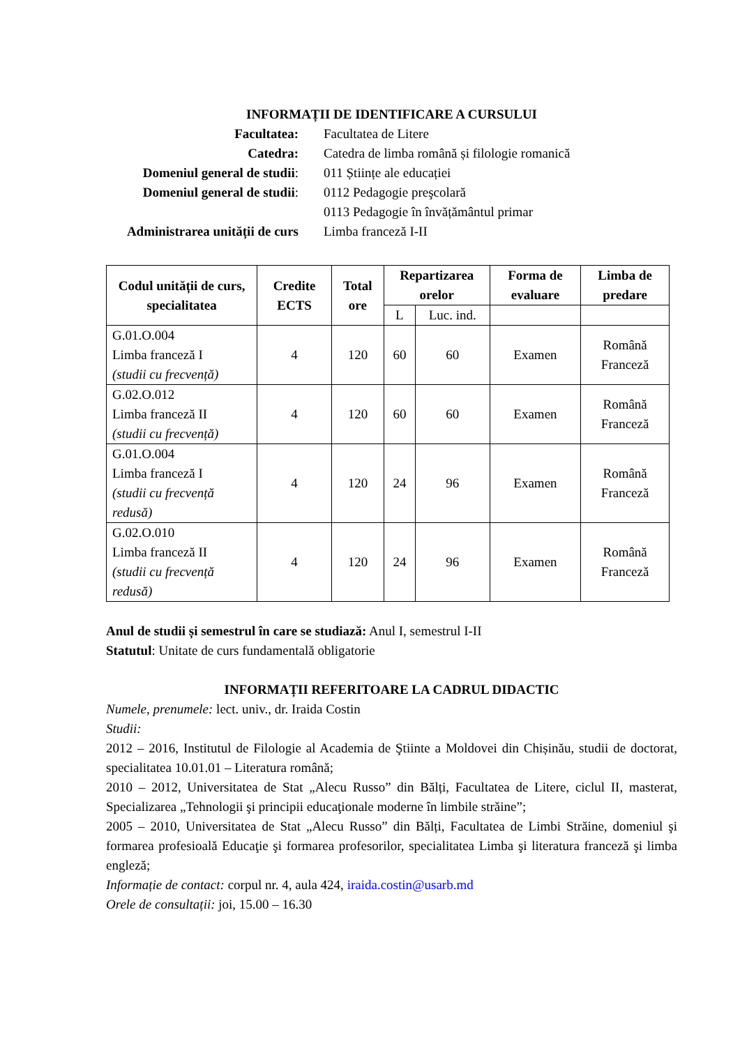INFORMAȚII DE IDENTIFICARE A CURSULUI
Facultatea:
Facultatea de Litere
Catedra:
Catedra de limba română și filologie romanică
Domeniul general de studii:
011 Științe ale educației
Domeniul general de studii:
0112 Pedagogie preşcolară
0113 Pedagogie în învățământul primar
Administrarea unității de curs
Limba franceză I-II
| Codul unității de curs, specialitatea | Credite ECTS | Total ore | Repartizarea orelor | | Forma de evaluare | Limba de predare |
| --- | --- | --- | --- | --- | --- | --- |
| | | | L | Luc. ind. | | |
| G.01.O.004 Limba franceză I (studii cu frecvență) | 4 | 120 | 60 | 60 | Examen | Română Franceză |
| G.02.O.012 Limba franceză II (studii cu frecvență) | 4 | 120 | 60 | 60 | Examen | Română Franceză |
| G.01.O.004 Limba franceză I (studii cu frecvență redusă) | 4 | 120 | 24 | 96 | Examen | Română Franceză |
| G.02.O.010 Limba franceză II (studii cu frecvență redusă) | 4 | 120 | 24 | 96 | Examen | Română Franceză |
Anul de studii și semestrul în care se studiază: Anul I, semestrul I-II
Statutul: Unitate de curs fundamentală obligatorie
INFORMAȚII REFERITOARE LA CADRUL DIDACTIC
Numele, prenumele: lect. univ., dr. Iraida Costin
Studii:
2012 – 2016, Institutul de Filologie al Academia de Ştiinte a Moldovei din Chișinău, studii de doctorat, specialitatea 10.01.01 – Literatura română;
2010 – 2012, Universitatea de Stat „Alecu Russo” din Bălți, Facultatea de Litere, ciclul II, masterat, Specializarea „Tehnologii şi principii educaţionale moderne în limbile străine”;
2005 – 2010, Universitatea de Stat „Alecu Russo” din Bălți, Facultatea de Limbi Străine, domeniul şi formarea profesioală Educaţie şi formarea profesorilor, specialitatea Limba şi literatura franceză şi limba engleză;
Informație de contact: corpul nr. 4, aula 424, iraida.costin@usarb.md
Orele de consultații: joi, 15.00 – 16.30